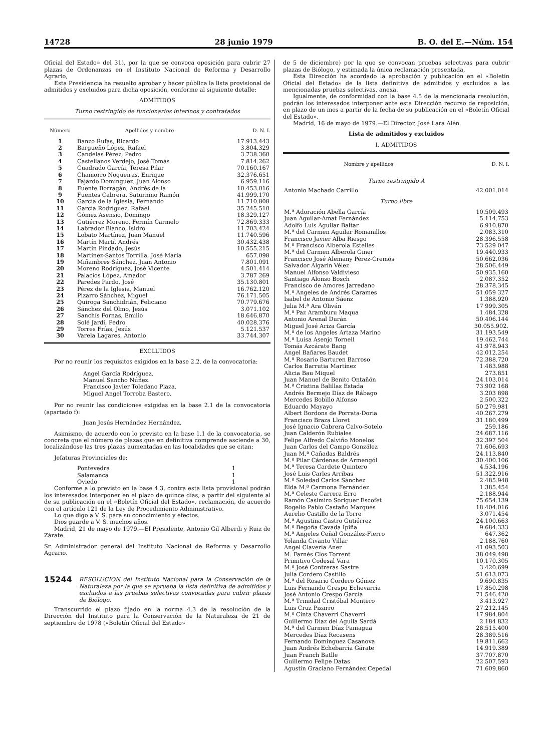14728 28 junio 1979 B. O. del E.—Núm. 154
Oficial del Estado» del 31), por la que se convoca oposición para cubrir 27 plazas de Ordenanzas en el Instituto Nacional de Reforma y Desarrollo Agrario,
Esta Presidencia ha resuelto aprobar y hacer pública la lista provisional de admitidos y excluidos para dicha oposición, conforme al siguiente detalle:
ADMITIDOS
Turno restringido de funcionarios interinos y contratados
| Número | Apellidos y nombre | D. N. I. |
| --- | --- | --- |
| 1 | Banzo Rufas, Ricardo | 17.913.443 |
| 2 | Bargueño López, Rafael | 3.804.329 |
| 3 | Candelas Pérez, Pedro | 3.738.360 |
| 4 | Castellanos Verdejo, José Tomás | 7.814.262 |
| 5 | Cuadrado García, Teresa Pilar | 70.160.167 |
| 6 | Chamorro Nogueiras, Enrique | 32.376.651 |
| 7 | Fajardo Domínguez, Juan Alonso | 6.959.116 |
| 8 | Fuente Borragán, Andrés de la | 10.453.016 |
| 9 | Fuentes Cabrera, Saturnino Ramón | 41.999.170 |
| 10 | García de la Iglesia, Fernando | 11.710.808 |
| 11 | García Rodríguez, Rafael | 35.245.510 |
| 12 | Gómez Asensio, Domingo | 18.329.127 |
| 13 | Gutiérrez Moreno, Fermín Carmelo | 72.869.333 |
| 14 | Labrador Blanco, Isidro | 11.703.424 |
| 15 | Lobato Martínez, Juan Manuel | 11.740.596 |
| 16 | Martín Martí, Andrés | 30.432.438 |
| 17 | Martín Pindado, Jesús | 10.555.215 |
| 18 | Martínez-Santos Torrilla, José María | 657.098 |
| 19 | Miñambres Sánchez, Juan Antonio | 7.801.091 |
| 20 | Moreno Rodríguez, José Vicente | 4.501.414 |
| 21 | Palacios López, Amador | 3.787 269 |
| 22 | Paredes Pardo, José | 35.130.801 |
| 23 | Pérez de la Iglesia, Manuel | 16.762.120 |
| 24 | Pizarro Sánchez, Miguel | 76.171.505 |
| 25 | Quiroga Sanchidrián, Feliciano | 70.779.676 |
| 26 | Sánchez del Olmo, Jesús | 3.071.102 |
| 27 | Sanchís Fornas, Emilio | 18.646.870 |
| 28 | Solé Jardí, Pedro | 40.028.376 |
| 29 | Torres Frías, Jesús | 5.121.537 |
| 30 | Varela Lagares, Antonio | 33.744.307 |
EXCLUIDOS
Por no reunir los requisitos exigidos en la base 2.2. de la convocatoria:
Angel García Rodríguez.
Manuel Sancho Núñez.
Francisco Javier Toledano Plaza.
Miguel Angel Torroba Bastero.
Por no reunir las condiciones exigidas en la base 2.1 de la convocatoria (apartado f):
Juan Jesús Hernández Hernández.
Asimismo, de acuerdo con lo previsto en la base 1.1 de la convocatoria, se concreta que el número de plazas que en definitiva comprende asciende a 30, localizándose las tres plazas aumentadas en las localidades que se citan:
Jefaturas Provinciales de:
| Pontevedra | 1 |
| Salamanca | 1 |
| Oviedo | 1 |
Conforme a lo previsto en la base 4.3, contra esta lista provisional podrán los interesados interponer en el plazo de quince días, a partir del siguiente al de su publicación en el «Boletín Oficial del Estado», reclamación, de acuerdo con el artículo 121 de la Ley de Procedimiento Administrativo.
Lo que digo a V. S. para su conocimiento y efectos.
Dios guarde a V. S. muchos años.
Madrid, 21 de mayo de 1979.—El Presidente, Antonio Gil Alberdi y Ruiz de Zárate.
Sr. Administrador general del Instituto Nacional de Reforma y Desarrollo Agrario.
15244
RESOLUCION del Instituto Nacional para la Conservación de la Naturaleza por la que se aprueba la lista definitiva de admitidos y excluidos a las pruebas selectivas convocadas para cubrir plazas de Biólogo.
Transcurrido el plazo fijado en la norma 4.3 de la resolución de la Dirección del Instituto para la Conservación de la Naturaleza de 21 de septiembre de 1978 («Boletín Oficial del Estado»
de 5 de diciembre) por la que se convocan pruebas selectivas para cubrir plazas de Biólogo, y estimada la única reclamación presentada,
Esta Dirección ha acordado la aprobación y publicación en el «Boletín Oficial del Estado» de la lista definitiva de admitidos y excluidos a las mencionadas pruebas selectivas, anexa.
Igualmente, de conformidad con la base 4.5 de la mencionada resolución, podrán los interesados interponer ante esta Dirección recurso de reposición, en plazo de un mes a partir de la fecha de su publicación en el «Boletín Oficial del Estado».
Madrid, 16 de mayo de 1979.—El Director, José Lara Alén.
Lista de admitidos y excluidos
I. ADMITIDOS
| Nombre y apellidos | D. N. I. |
| --- | --- |
| Turno restringido A | |
| Antonio Machado Carrillo | 42.001.014 |
| Turno libre | |
| M.ª Adoración Abella García | 10.509.493 |
| Juan Aguilar-Amat Fernández | 5.114.753 |
| Adolfo Luis Aguilar Baltar | 6.910.870 |
| M.ª del Carmen Aguilar Romanillos | 2.083.310 |
| Francisco Javier Alba Riesgo | 28.396.558 |
| M.ª Francisco Alberola Estelles | 73 529 047 |
| M.ª del Carmen Alberola Giner | 19.440.933 |
| Francisco José Alemany Pérez-Cremós | 50.662.036 |
| Salvador Algarín Vélez | 28.506.449 |
| Manuel Alfonso Valdivieso | 50.935.160 |
| Santiago Alonso Bosch | 2.087.352 |
| Francisco de Amores Jarredano | 28.378.345 |
| M.ª Angeles de Andrés Carames | 51.059 327 |
| Isabel de Antonio Sáenz | 1.388.920 |
| Julia M.ª Ara Oliván | 17 999.305 |
| M.ª Paz Aramburu Maqua | 1.484.328 |
| Antonio Arenal Durán | 50.406.144 |
| Miguel José Ariza García | 30.055.902. |
| M.ª de los Angeles Artaza Marino | 31.193.549 |
| M.ª Luisa Asenjo Tornell | 19.462.744 |
| Tomás Azcárate Bang | 41.978.943 |
| Angel Bañares Baudet | 42.012.254 |
| M.ª Rosario Barturen Barroso | 72.388.720 |
| Carlos Barrutia Martínez | 1.483.988 |
| Alicia Bau Miquel | 273.851 |
| Juan Manuel de Benito Ontañón | 24.103.014 |
| M.ª Cristina Balillas Estada | 73.902 168 |
| Andrés Bermejo Díaz de Rábago | 3.203 898 |
| Mercedes Bobillo Alfonso | 2.500.322 |
| Eduardo Mayayo | 50.279.981 |
| Albert Bordons de Porrata-Doria | 40.267.279 |
| Francisco Braza Lloret | 31.180.499 |
| José Ignacio Cabrera Calvo-Sotelo | 259.186 |
| Juan Calderón Rubiales | 24.687.116 |
| Felipe Alfredo Calviño Monelos | 32.397 504 |
| Juan Carlos del Campo González | 71.606.693 |
| Juan M.ª Cañadas Baldrés | 24.113.840 |
| M.ª Pilar Cárdenas de Armengól | 30.400.106 |
| M.ª Teresa Cardete Quintero | 4.534.196 |
| José Luis Carles Arribas | 51.322.916 |
| M.ª Soledad Carlos Sánchez | 2.485.948 |
| Elda M.ª Carmona Fernández | 1.385.454 |
| M.ª Celeste Carrera Erro | 2.188.944 |
| Ramón Casimiro Soriguer Escofet | 75.654.139 |
| Rogelio Pablo Castaño Marqués | 18.404.016 |
| Aurelio Castillo de la Torre | 3.071.454 |
| M.ª Agustina Castro Gutiérrez | 24.100.663 |
| M.ª Begoña Cavada Ipiña | 9.684.333 |
| M.ª Angeles Ceñal González-Fierro | 647.362 |
| Yolanda Civanto Villar | 2.188.760 |
| Angel Clavería Aner | 41.093.503 |
| M. Farnés Clos Torrent | 38.049.498 |
| Primitivo Codesal Vara | 10.170.305 |
| M.ª José Contreras Sastre | 3.420.699 |
| Julia Cordero Castillo | 51.613.073 |
| M.ª del Rosario Cordero Gómez | 9.690.835 |
| Luis Fernando Crespo Echevarría | 17.850.298 |
| José Antonio Crespo García | 71.546.420 |
| M.ª Trinidad Cristóbal Montero | 3.413.927 |
| Luis Cruz Pizarro | 27.212.145 |
| M.ª Cinta Chaverri Chaverri | 17.984.804 |
| Guillermo Díaz del Aguila Sardá | 2.184 832 |
| M.ª del Carmen Díaz Paniagua | 28.515.400 |
| Mercedes Díaz Recasens | 28.389.516 |
| Fernando Domínguez Casanova | 19.811.662 |
| Juan Andrés Echebarría Gárate | 14.919.389 |
| Juan Franch Batlle | 37.707.870 |
| Guillermo Felipe Datas | 22.507.593 |
| Agustín Graciano Fernández Cepedal | 71.609.860 |